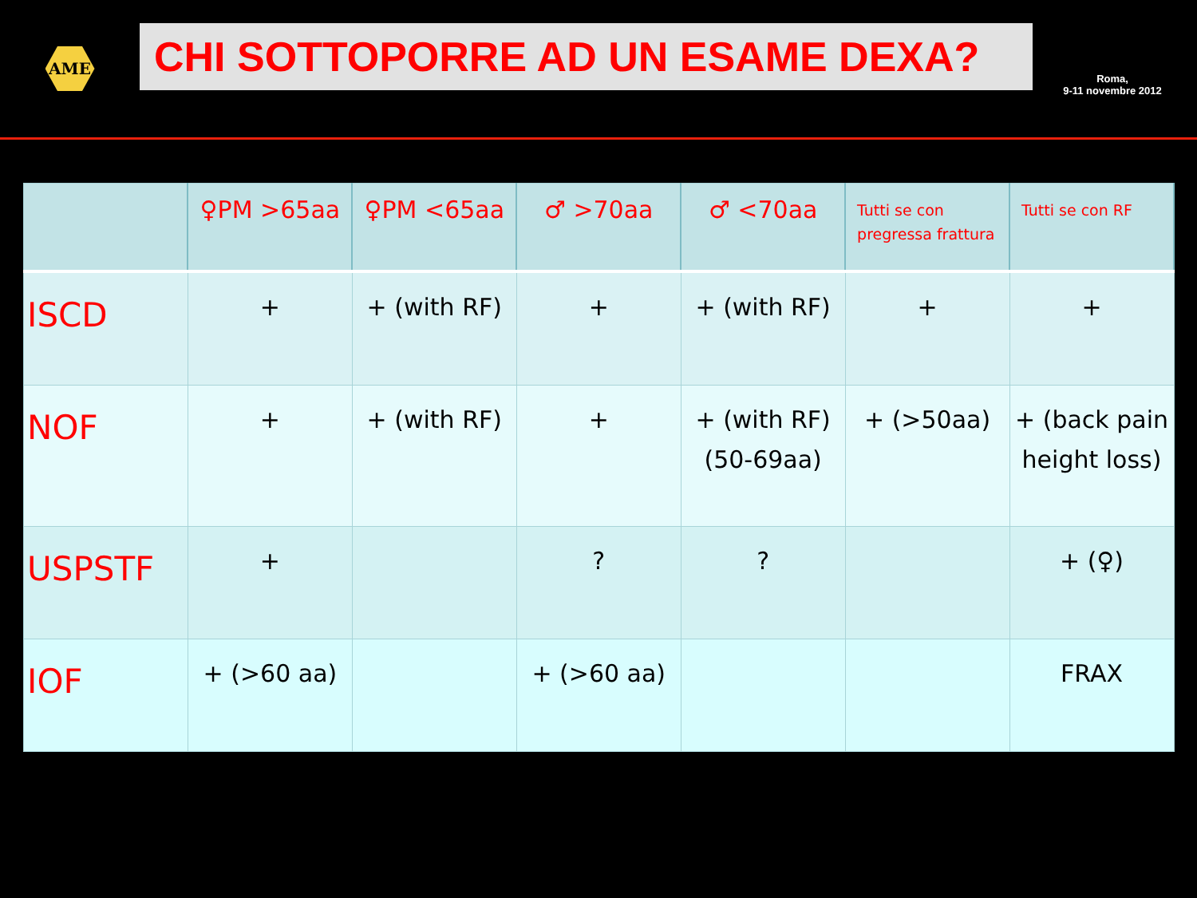AME
CHI SOTTOPORRE AD UN ESAME DEXA?
Roma,
9-11 novembre 2012
| | ♀PM >65aa | ♀PM <65aa | ♂ >70aa | ♂ <70aa | Tutti se con pregressa frattura | Tutti se con RF |
| --- | --- | --- | --- | --- | --- | --- |
| ISCD | + | + (with RF) | + | + (with RF) | + | + |
| NOF | + | + (with RF) | + | + (with RF) (50-69aa) | + (>50aa) | + (back pain height loss) |
| USPSTF | + | | ? | ? | | + (♀) |
| IOF | + (>60 aa) | | + (>60 aa) | | | FRAX |